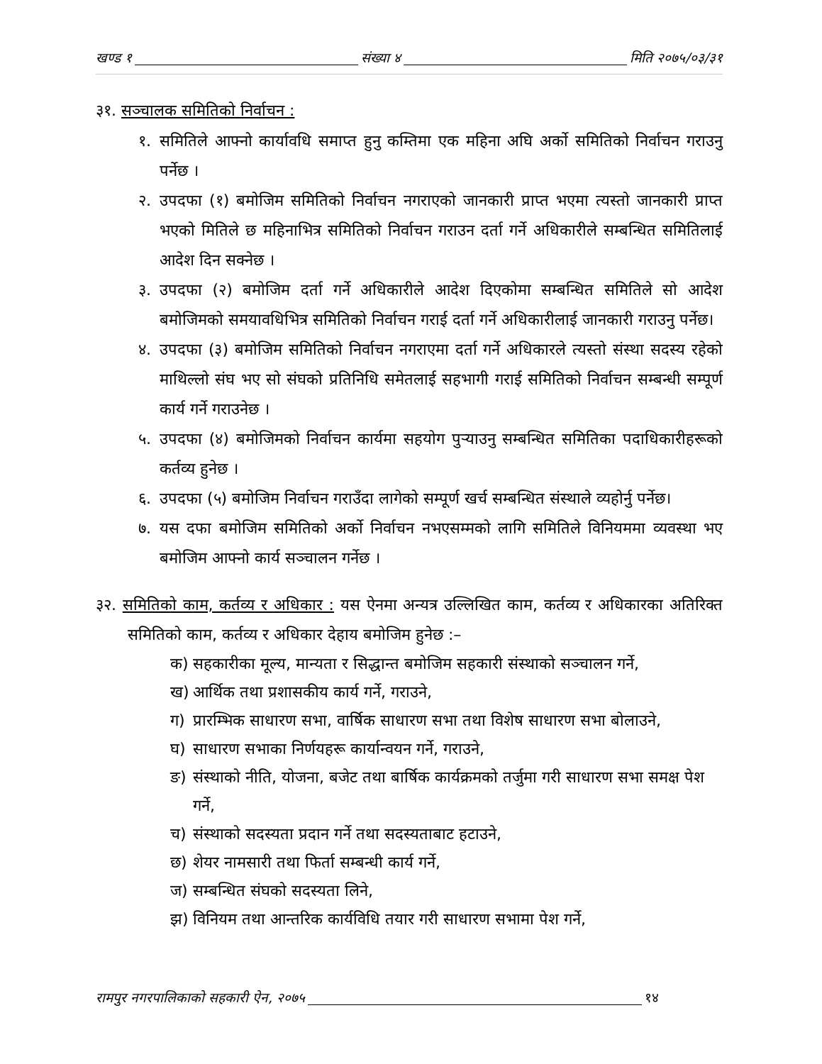खण्ड १ संख्या ४ मिति २०७५/०३/३१
३१. सञ्चालक समितिको निर्वाचन :
१. समितिले आफ्नो कार्यावधि समाप्त हुनु कम्तिमा एक महिना अघि अर्को समितिको निर्वाचन गराउनु पर्नेछ ।
२. उपदफा (१) बमोजिम समितिको निर्वाचन नगराएको जानकारी प्राप्त भएमा त्यस्तो जानकारी प्राप्त भएको मितिले छ महिनाभित्र समितिको निर्वाचन गराउन दर्ता गर्ने अधिकारीले सम्बन्धित समितिलाई आदेश दिन सक्नेछ ।
३. उपदफा (२) बमोजिम दर्ता गर्ने अधिकारीले आदेश दिएकोमा सम्बन्धित समितिले सो आदेश बमोजिमको समयावधिभित्र समितिको निर्वाचन गराई दर्ता गर्ने अधिकारीलाई जानकारी गराउनु पर्नेछ।
४. उपदफा (३) बमोजिम समितिको निर्वाचन नगराएमा दर्ता गर्ने अधिकारले त्यस्तो संस्था सदस्य रहेको माथिल्लो संघ भए सो संघको प्रतिनिधि समेतलाई सहभागी गराई समितिको निर्वाचन सम्बन्धी सम्पूर्ण कार्य गर्ने गराउनेछ ।
५. उपदफा (४) बमोजिमको निर्वाचन कार्यमा सहयोग पुऱ्याउनु सम्बन्धित समितिका पदाधिकारीहरूको कर्तव्य हुनेछ ।
६. उपदफा (५) बमोजिम निर्वाचन गराउँदा लागेको सम्पूर्ण खर्च सम्बन्धित संस्थाले व्यहोर्नु पर्नेछ।
७. यस दफा बमोजिम समितिको अर्को निर्वाचन नभएसम्मको लागि समितिले विनियममा व्यवस्था भए बमोजिम आफ्नो कार्य सञ्चालन गर्नेछ ।
३२. समितिको काम, कर्तव्य र अधिकार : यस ऐनमा अन्यत्र उल्लिखित काम, कर्तव्य र अधिकारका अतिरिक्त समितिको काम, कर्तव्य र अधिकार देहाय बमोजिम हुनेछ :–
क) सहकारीका मूल्य, मान्यता र सिद्धान्त बमोजिम सहकारी संस्थाको सञ्चालन गर्ने,
ख) आर्थिक तथा प्रशासकीय कार्य गर्ने, गराउने,
ग) प्रारम्भिक साधारण सभा, वार्षिक साधारण सभा तथा विशेष साधारण सभा बोलाउने,
घ) साधारण सभाका निर्णयहरू कार्यान्वयन गर्ने, गराउने,
ङ) संस्थाको नीति, योजना, बजेट तथा बार्षिक कार्यक्रमको तर्जुमा गरी साधारण सभा समक्ष पेश गर्ने,
च) संस्थाको सदस्यता प्रदान गर्ने तथा सदस्यताबाट हटाउने,
छ) शेयर नामसारी तथा फिर्ता सम्बन्धी कार्य गर्ने,
ज) सम्बन्धित संघको सदस्यता लिने,
झ) विनियम तथा आन्तरिक कार्यविधि तयार गरी साधारण सभामा पेश गर्ने,
रामपुर नगरपालिकाको सहकारी ऐन, २०७५ १४